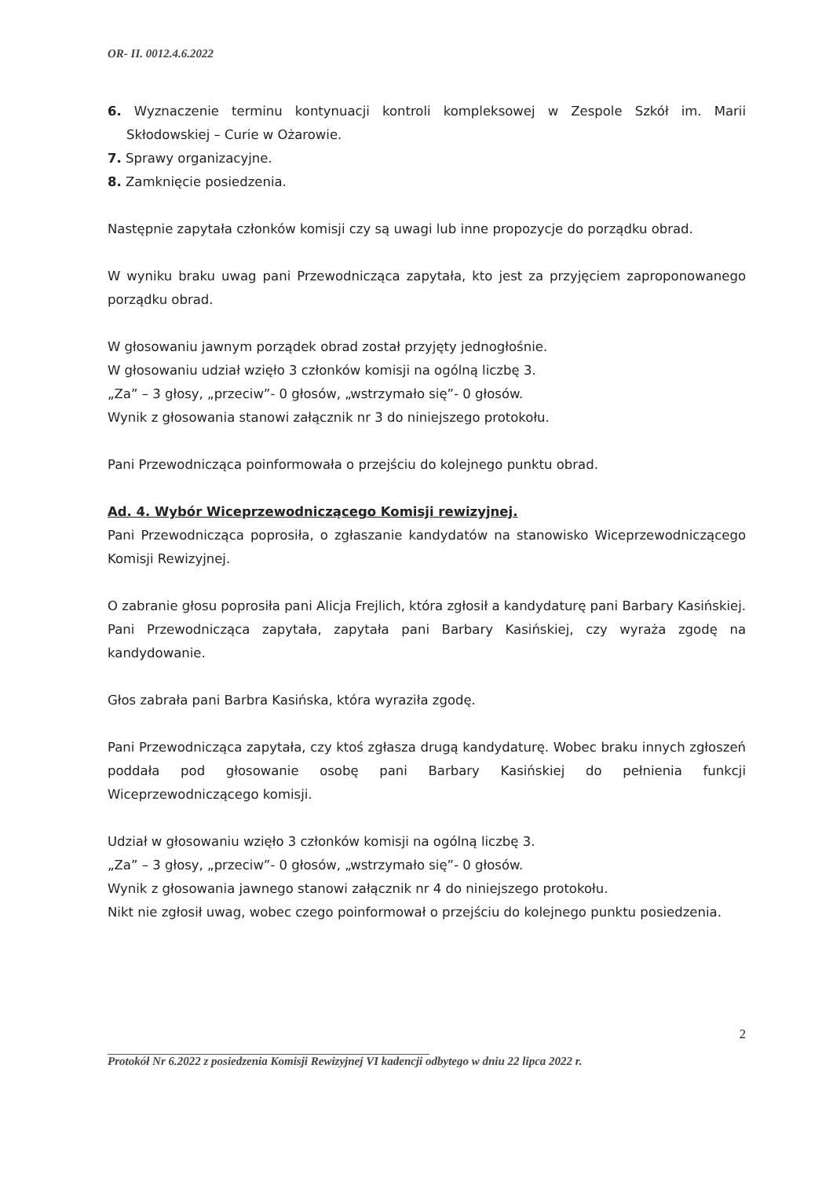OR- II. 0012.4.6.2022
6. Wyznaczenie terminu kontynuacji kontroli kompleksowej w Zespole Szkół im. Marii Skłodowskiej – Curie w Ożarowie.
7. Sprawy organizacyjne.
8. Zamknięcie posiedzenia.
Następnie zapytała członków komisji czy są uwagi lub inne propozycje do porządku obrad.
W wyniku braku uwag pani Przewodnicząca zapytała, kto jest za przyjęciem zaproponowanego porządku obrad.
W głosowaniu jawnym porządek obrad został przyjęty jednogłośnie.
W głosowaniu udział wzięło 3 członków komisji na ogólną liczbę 3.
„Za” – 3 głosy, „przeciw”- 0 głosów, „wstrzymało się”- 0 głosów.
Wynik z głosowania stanowi załącznik nr 3 do niniejszego protokołu.
Pani Przewodnicząca poinformowała o przejściu do kolejnego punktu obrad.
Ad. 4. Wybór Wiceprzewodniczącego Komisji rewizyjnej.
Pani Przewodnicząca poprosiła, o zgłaszanie kandydatów na stanowisko Wiceprzewodniczącego Komisji Rewizyjnej.
O zabranie głosu poprosiła pani Alicja Frejlich, która zgłosił a kandydaturę pani Barbary Kasińskiej.
Pani Przewodnicząca zapytała, zapytała pani Barbary Kasińskiej, czy wyraża zgodę na kandydowanie.
Głos zabrała pani Barbra Kasińska, która wyraziła zgodę.
Pani Przewodnicząca zapytała, czy ktoś zgłasza drugą kandydaturę. Wobec braku innych zgłoszeń poddała pod głosowanie osobę pani Barbary Kasińskiej do pełnienia funkcji Wiceprzewodniczącego komisji.
Udział w głosowaniu wzięło 3 członków komisji na ogólną liczbę 3.
„Za” – 3 głosy, „przeciw”- 0 głosów, „wstrzymało się”- 0 głosów.
Wynik z głosowania jawnego stanowi załącznik nr 4 do niniejszego protokołu.
Nikt nie zgłosił uwag, wobec czego poinformował o przejściu do kolejnego punktu posiedzenia.
2
Protokół Nr 6.2022 z posiedzenia Komisji Rewizyjnej VI kadencji odbytego w dniu 22 lipca 2022 r.